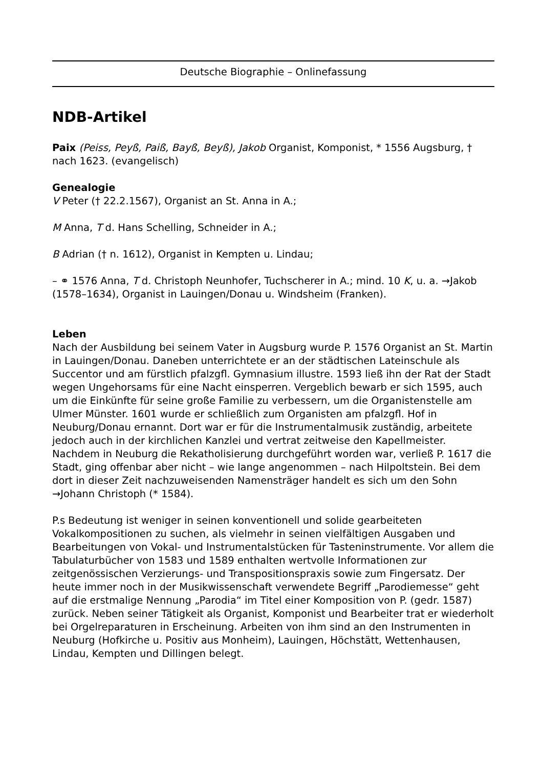Deutsche Biographie – Onlinefassung
NDB-Artikel
Paix (Peiss, Peyß, Paiß, Bayß, Beyß), Jakob Organist, Komponist, * 1556 Augsburg, † nach 1623. (evangelisch)
Genealogie
V Peter († 22.2.1567), Organist an St. Anna in A.;
M Anna, T d. Hans Schelling, Schneider in A.;
B Adrian († n. 1612), Organist in Kempten u. Lindau;
– ⚭ 1576 Anna, T d. Christoph Neunhofer, Tuchscherer in A.; mind. 10 K, u. a. →Jakob (1578–1634), Organist in Lauingen/Donau u. Windsheim (Franken).
Leben
Nach der Ausbildung bei seinem Vater in Augsburg wurde P. 1576 Organist an St. Martin in Lauingen/Donau. Daneben unterrichtete er an der städtischen Lateinschule als Succentor und am fürstlich pfalzgfl. Gymnasium illustre. 1593 ließ ihn der Rat der Stadt wegen Ungehorsams für eine Nacht einsperren. Vergeblich bewarb er sich 1595, auch um die Einkünfte für seine große Familie zu verbessern, um die Organistenstelle am Ulmer Münster. 1601 wurde er schließlich zum Organisten am pfalzgfl. Hof in Neuburg/Donau ernannt. Dort war er für die Instrumentalmusik zuständig, arbeitete jedoch auch in der kirchlichen Kanzlei und vertrat zeitweise den Kapellmeister. Nachdem in Neuburg die Rekatholisierung durchgeführt worden war, verließ P. 1617 die Stadt, ging offenbar aber nicht – wie lange angenommen – nach Hilpoltstein. Bei dem dort in dieser Zeit nachzuweisenden Namensträger handelt es sich um den Sohn →Johann Christoph (* 1584).
P.s Bedeutung ist weniger in seinen konventionell und solide gearbeiteten Vokalkompositionen zu suchen, als vielmehr in seinen vielfältigen Ausgaben und Bearbeitungen von Vokal- und Instrumentalstücken für Tasteninstrumente. Vor allem die Tabulaturbücher von 1583 und 1589 enthalten wertvolle Informationen zur zeitgenössischen Verzierungs- und Transpositionspraxis sowie zum Fingersatz. Der heute immer noch in der Musikwissenschaft verwendete Begriff „Parodiemesse“ geht auf die erstmalige Nennung „Parodia“ im Titel einer Komposition von P. (gedr. 1587) zurück. Neben seiner Tätigkeit als Organist, Komponist und Bearbeiter trat er wiederholt bei Orgelreparaturen in Erscheinung. Arbeiten von ihm sind an den Instrumenten in Neuburg (Hofkirche u. Positiv aus Monheim), Lauingen, Höchstätt, Wettenhausen, Lindau, Kempten und Dillingen belegt.